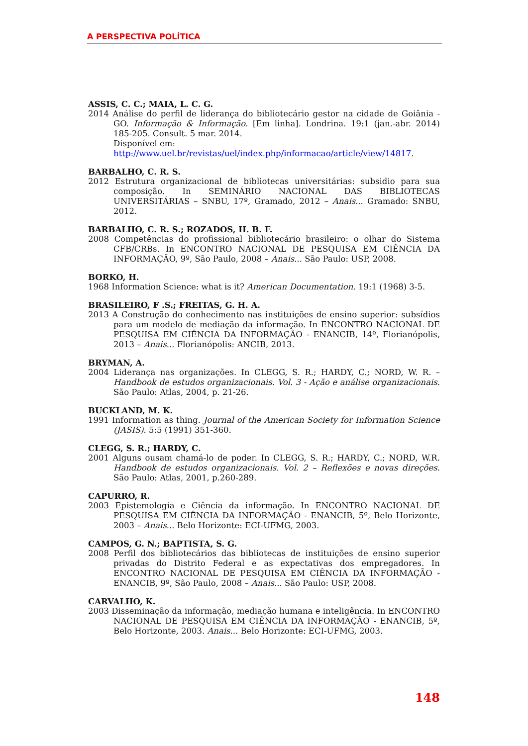A PERSPECTIVA POLÍTICA
ASSIS, C. C.; MAIA, L. C. G.
2014 Análise do perfil de liderança do bibliotecário gestor na cidade de Goiânia - GO. Informação & Informação. [Em linha]. Londrina. 19:1 (jan.-abr. 2014) 185-205. Consult. 5 mar. 2014.
Disponível em:
http://www.uel.br/revistas/uel/index.php/informacao/article/view/14817.
BARBALHO, C. R. S.
2012 Estrutura organizacional de bibliotecas universitárias: subsidio para sua composição. In SEMINÁRIO NACIONAL DAS BIBLIOTECAS UNIVERSITÁRIAS – SNBU, 17º, Gramado, 2012 – Anais... Gramado: SNBU, 2012.
BARBALHO, C. R. S.; ROZADOS, H. B. F.
2008 Competências do profissional bibliotecário brasileiro: o olhar do Sistema CFB/CRBs. In ENCONTRO NACIONAL DE PESQUISA EM CIÊNCIA DA INFORMAÇÃO, 9º, São Paulo, 2008 – Anais... São Paulo: USP, 2008.
BORKO, H.
1968 Information Science: what is it? American Documentation. 19:1 (1968) 3-5.
BRASILEIRO, F .S.; FREITAS, G. H. A.
2013 A Construção do conhecimento nas instituições de ensino superior: subsídios para um modelo de mediação da informação. In ENCONTRO NACIONAL DE PESQUISA EM CIÊNCIA DA INFORMAÇÃO - ENANCIB, 14º, Florianópolis, 2013 – Anais... Florianópolis: ANCIB, 2013.
BRYMAN, A.
2004 Liderança nas organizações. In CLEGG, S. R.; HARDY, C.; NORD, W. R. – Handbook de estudos organizacionais. Vol. 3 - Ação e análise organizacionais. São Paulo: Atlas, 2004, p. 21-26.
BUCKLAND, M. K.
1991 Information as thing. Journal of the American Society for Information Science (JASIS). 5:5 (1991) 351-360.
CLEGG, S. R.; HARDY, C.
2001 Alguns ousam chamá-lo de poder. In CLEGG, S. R.; HARDY, C.; NORD, W.R. Handbook de estudos organizacionais. Vol. 2 – Reflexões e novas direções. São Paulo: Atlas, 2001, p.260-289.
CAPURRO, R.
2003 Epistemologia e Ciência da informação. In ENCONTRO NACIONAL DE PESQUISA EM CIÊNCIA DA INFORMAÇÃO - ENANCIB, 5º, Belo Horizonte, 2003 – Anais... Belo Horizonte: ECI-UFMG, 2003.
CAMPOS, G. N.; BAPTISTA, S. G.
2008 Perfil dos bibliotecários das bibliotecas de instituições de ensino superior privadas do Distrito Federal e as expectativas dos empregadores. In ENCONTRO NACIONAL DE PESQUISA EM CIÊNCIA DA INFORMAÇÃO - ENANCIB, 9º, São Paulo, 2008 – Anais... São Paulo: USP, 2008.
CARVALHO, K.
2003 Disseminação da informação, mediação humana e inteligência. In ENCONTRO NACIONAL DE PESQUISA EM CIÊNCIA DA INFORMAÇÃO - ENANCIB, 5º, Belo Horizonte, 2003. Anais... Belo Horizonte: ECI-UFMG, 2003.
148